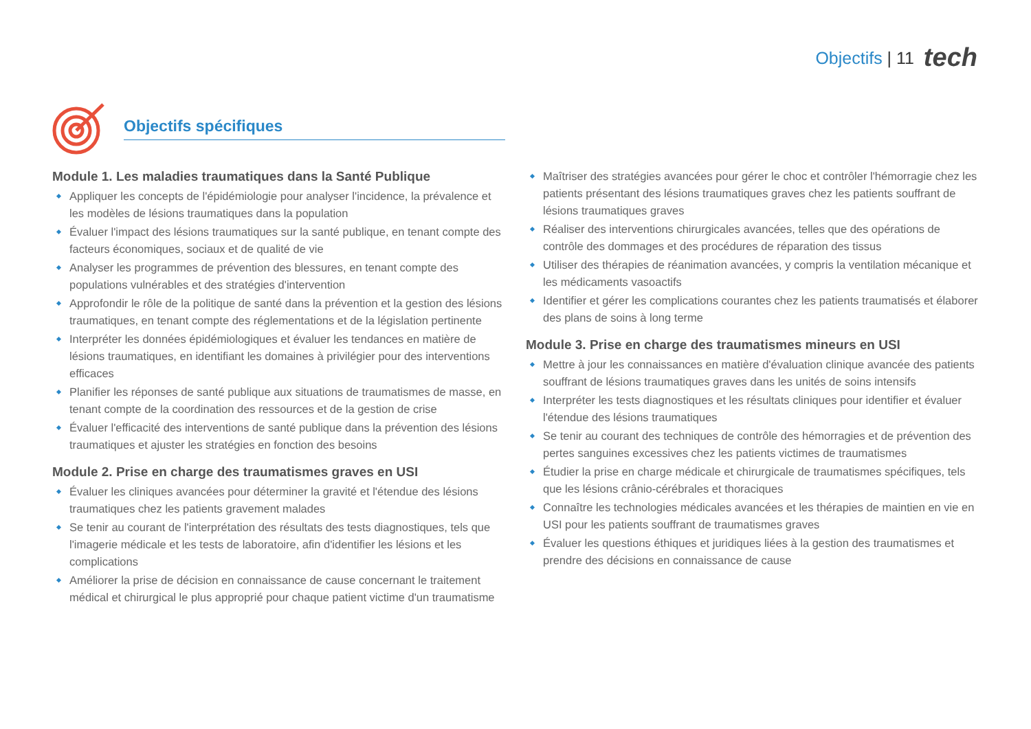Objectifs | 11 tech
Objectifs spécifiques
Module 1. Les maladies traumatiques dans la Santé Publique
Appliquer les concepts de l'épidémiologie pour analyser l'incidence, la prévalence et les modèles de lésions traumatiques dans la population
Évaluer l'impact des lésions traumatiques sur la santé publique, en tenant compte des facteurs économiques, sociaux et de qualité de vie
Analyser les programmes de prévention des blessures, en tenant compte des populations vulnérables et des stratégies d'intervention
Approfondir le rôle de la politique de santé dans la prévention et la gestion des lésions traumatiques, en tenant compte des réglementations et de la législation pertinente
Interpréter les données épidémiologiques et évaluer les tendances en matière de lésions traumatiques, en identifiant les domaines à privilégier pour des interventions efficaces
Planifier les réponses de santé publique aux situations de traumatismes de masse, en tenant compte de la coordination des ressources et de la gestion de crise
Évaluer l'efficacité des interventions de santé publique dans la prévention des lésions traumatiques et ajuster les stratégies en fonction des besoins
Module 2. Prise en charge des traumatismes graves en USI
Évaluer les cliniques avancées pour déterminer la gravité et l'étendue des lésions traumatiques chez les patients gravement malades
Se tenir au courant de l'interprétation des résultats des tests diagnostiques, tels que l'imagerie médicale et les tests de laboratoire, afin d'identifier les lésions et les complications
Améliorer la prise de décision en connaissance de cause concernant le traitement médical et chirurgical le plus approprié pour chaque patient victime d'un traumatisme
Maîtriser des stratégies avancées pour gérer le choc et contrôler l'hémorragie chez les patients présentant des lésions traumatiques graves chez les patients souffrant de lésions traumatiques graves
Réaliser des interventions chirurgicales avancées, telles que des opérations de contrôle des dommages et des procédures de réparation des tissus
Utiliser des thérapies de réanimation avancées, y compris la ventilation mécanique et les médicaments vasoactifs
Identifier et gérer les complications courantes chez les patients traumatisés et élaborer des plans de soins à long terme
Module 3. Prise en charge des traumatismes mineurs en USI
Mettre à jour les connaissances en matière d'évaluation clinique avancée des patients souffrant de lésions traumatiques graves dans les unités de soins intensifs
Interpréter les tests diagnostiques et les résultats cliniques pour identifier et évaluer l'étendue des lésions traumatiques
Se tenir au courant des techniques de contrôle des hémorragies et de prévention des pertes sanguines excessives chez les patients victimes de traumatismes
Étudier la prise en charge médicale et chirurgicale de traumatismes spécifiques, tels que les lésions crânio-cérébrales et thoraciques
Connaître les technologies médicales avancées et les thérapies de maintien en vie en USI pour les patients souffrant de traumatismes graves
Évaluer les questions éthiques et juridiques liées à la gestion des traumatismes et prendre des décisions en connaissance de cause